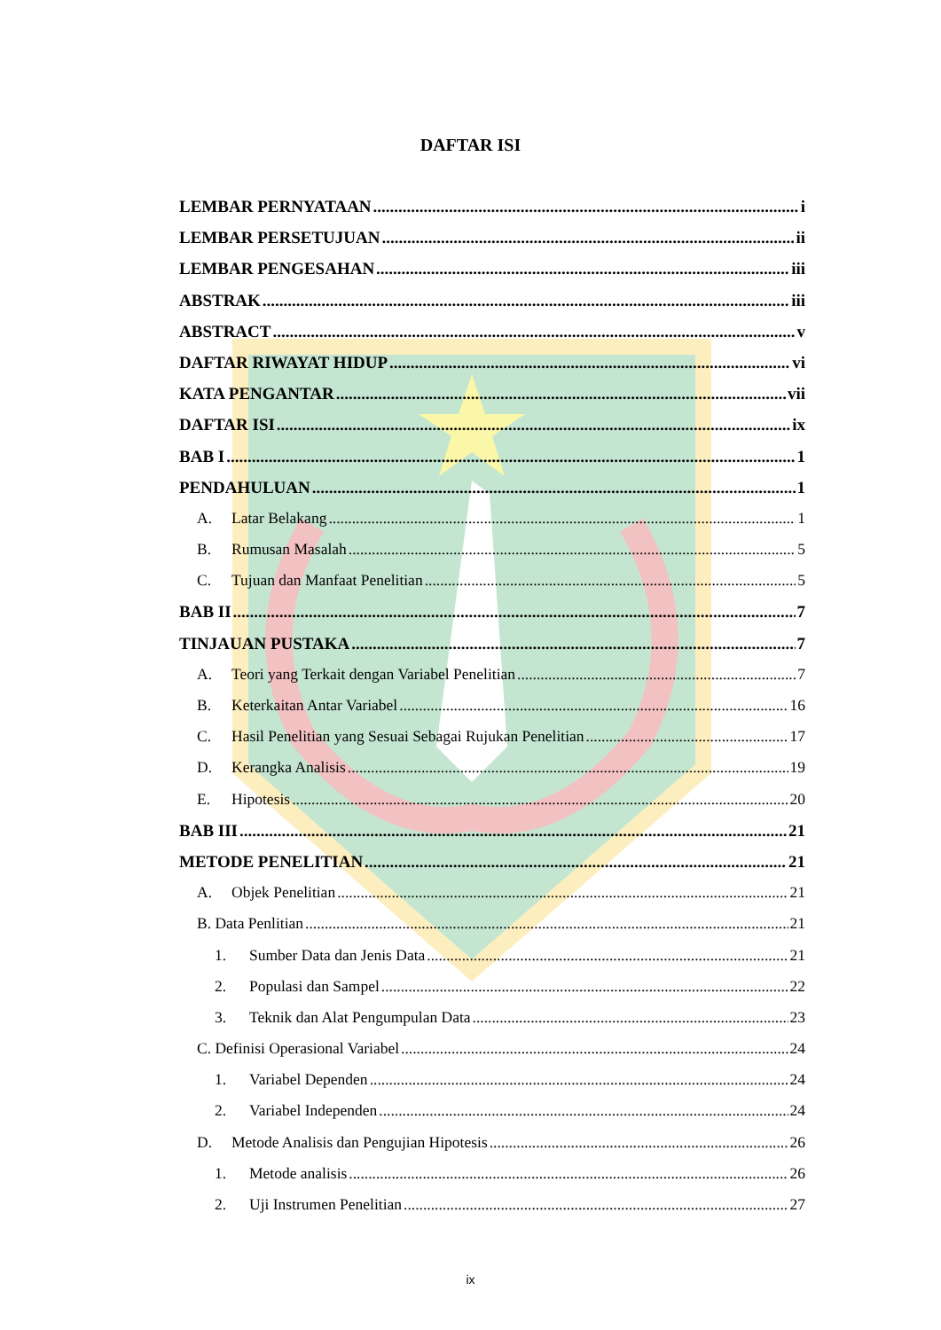DAFTAR ISI
LEMBAR PERNYATAAN i
LEMBAR PERSETUJUAN ii
LEMBAR PENGESAHAN iii
ABSTRAK iii
ABSTRACT v
DAFTAR RIWAYAT HIDUP vi
KATA PENGANTAR vii
DAFTAR ISI ix
BAB I 1
PENDAHULUAN 1
A. Latar Belakang 1
B. Rumusan Masalah 5
C. Tujuan dan Manfaat Penelitian 5
BAB II 7
TINJAUAN PUSTAKA 7
A. Teori yang Terkait dengan Variabel Penelitian 7
B. Keterkaitan Antar Variabel 16
C. Hasil Penelitian yang Sesuai Sebagai Rujukan Penelitian 17
D. Kerangka Analisis 19
E. Hipotesis 20
BAB III 21
METODE PENELITIAN 21
A. Objek Penelitian 21
B. Data Penlitian 21
1. Sumber Data dan Jenis Data 21
2. Populasi dan Sampel 22
3. Teknik dan Alat Pengumpulan Data 23
C. Definisi Operasional Variabel 24
1. Variabel Dependen 24
2. Variabel Independen 24
D. Metode Analisis dan Pengujian Hipotesis 26
1. Metode analisis 26
2. Uji Instrumen Penelitian 27
ix